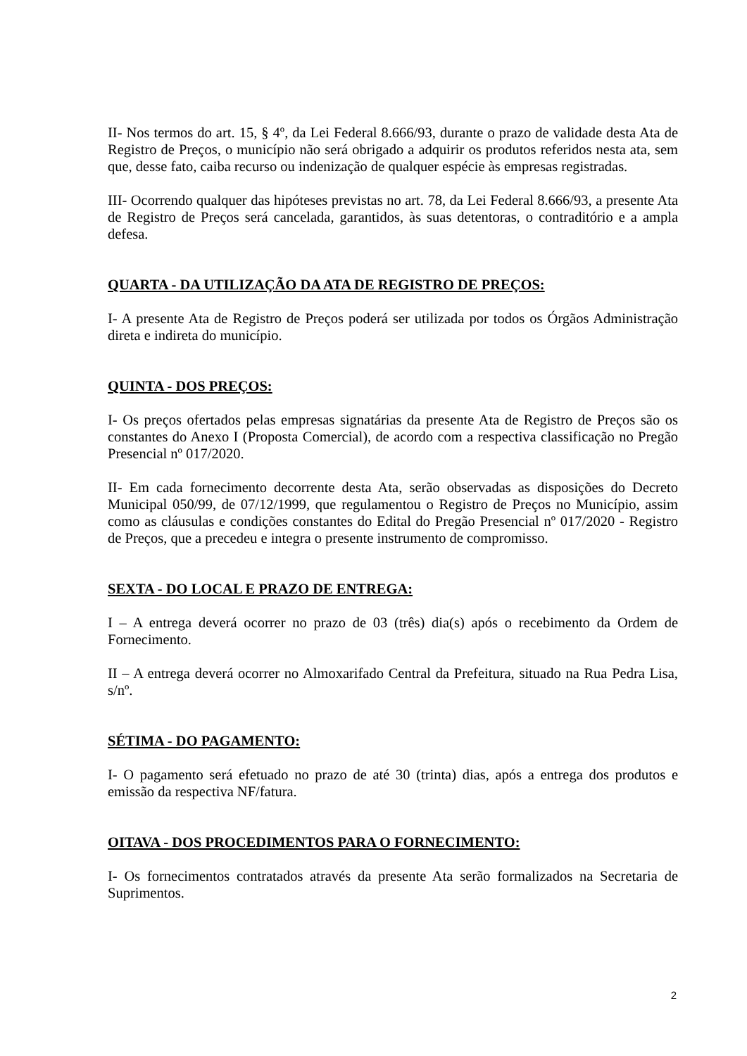II- Nos termos do art. 15, § 4º, da Lei Federal 8.666/93, durante o prazo de validade desta Ata de Registro de Preços, o município não será obrigado a adquirir os produtos referidos nesta ata, sem que, desse fato, caiba recurso ou indenização de qualquer espécie às empresas registradas.
III- Ocorrendo qualquer das hipóteses previstas no art. 78, da Lei Federal 8.666/93, a presente Ata de Registro de Preços será cancelada, garantidos, às suas detentoras, o contraditório e a ampla defesa.
QUARTA - DA UTILIZAÇÃO DA ATA DE REGISTRO DE PREÇOS:
I- A presente Ata de Registro de Preços poderá ser utilizada por todos os Órgãos Administração direta e indireta do município.
QUINTA - DOS PREÇOS:
I- Os preços ofertados pelas empresas signatárias da presente Ata de Registro de Preços são os constantes do Anexo I (Proposta Comercial), de acordo com a respectiva classificação no Pregão Presencial nº 017/2020.
II- Em cada fornecimento decorrente desta Ata, serão observadas as disposições do Decreto Municipal 050/99, de 07/12/1999, que regulamentou o Registro de Preços no Município, assim como as cláusulas e condições constantes do Edital do Pregão Presencial nº 017/2020 - Registro de Preços, que a precedeu e integra o presente instrumento de compromisso.
SEXTA - DO LOCAL E PRAZO DE ENTREGA:
I – A entrega deverá ocorrer no prazo de 03 (três) dia(s) após o recebimento da Ordem de Fornecimento.
II – A entrega deverá ocorrer no Almoxarifado Central da Prefeitura, situado na Rua Pedra Lisa, s/nº.
SÉTIMA - DO PAGAMENTO:
I- O pagamento será efetuado no prazo de até 30 (trinta) dias, após a entrega dos produtos e emissão da respectiva NF/fatura.
OITAVA - DOS PROCEDIMENTOS PARA O FORNECIMENTO:
I- Os fornecimentos contratados através da presente Ata serão formalizados na Secretaria de Suprimentos.
2